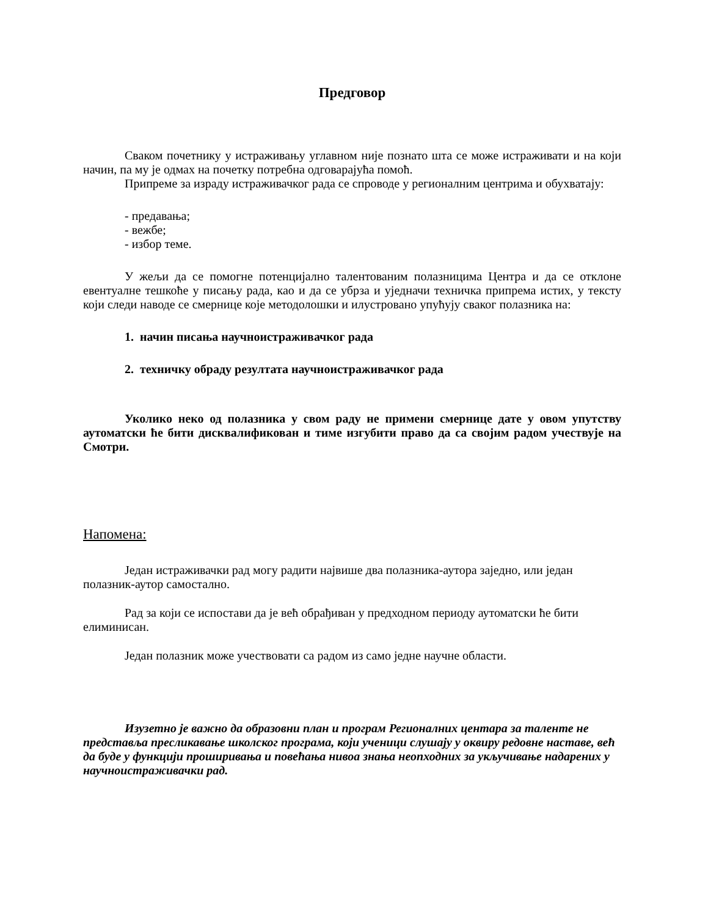Предговор
Сваком почетнику у истраживању углавном није познато шта се може истраживати и на који начин, па му је одмах на почетку потребна одговарајућа помоћ.
Припреме за израду истраживачког рада се спроводе у регионалним центрима и обухватају:
- предавања;
- вежбе;
- избор теме.
У жељи да се помогне потенцијално талентованим полазницима Центра и да се отклоне евентуалне тешкоће у писању рада, као и да се убрза и уједначи техничка припрема истих, у тексту који следи наводе се смернице које методолошки и илустровано упућују сваког полазника на:
1. начин писања научноистраживачког рада
2. техничку обраду резултата научноистраживачког рада
Уколико неко од полазника у свом раду не примени смернице дате у овом упутству аутоматски ће бити дисквалификован и тиме изгубити право да са својим радом учествује на Смотри.
Напомена:
Један истраживачки рад могу радити највише два полазника-аутора заједно, или један полазник-аутор самостално.
Рад за који се испостави да је већ обрађиван у предходном периоду аутоматски ће бити елиминисан.
Један полазник може учествовати са радом из само једне научне области.
Изузетно је важно да образовни план и програм Регионалних центара за таленте не представља пресликавање школског програма, који ученици слушају у оквиру редовне наставе, већ да буде у функцији проширивања и повећања нивоа знања неопходних за укључивање надарених у научноистраживачки рад.